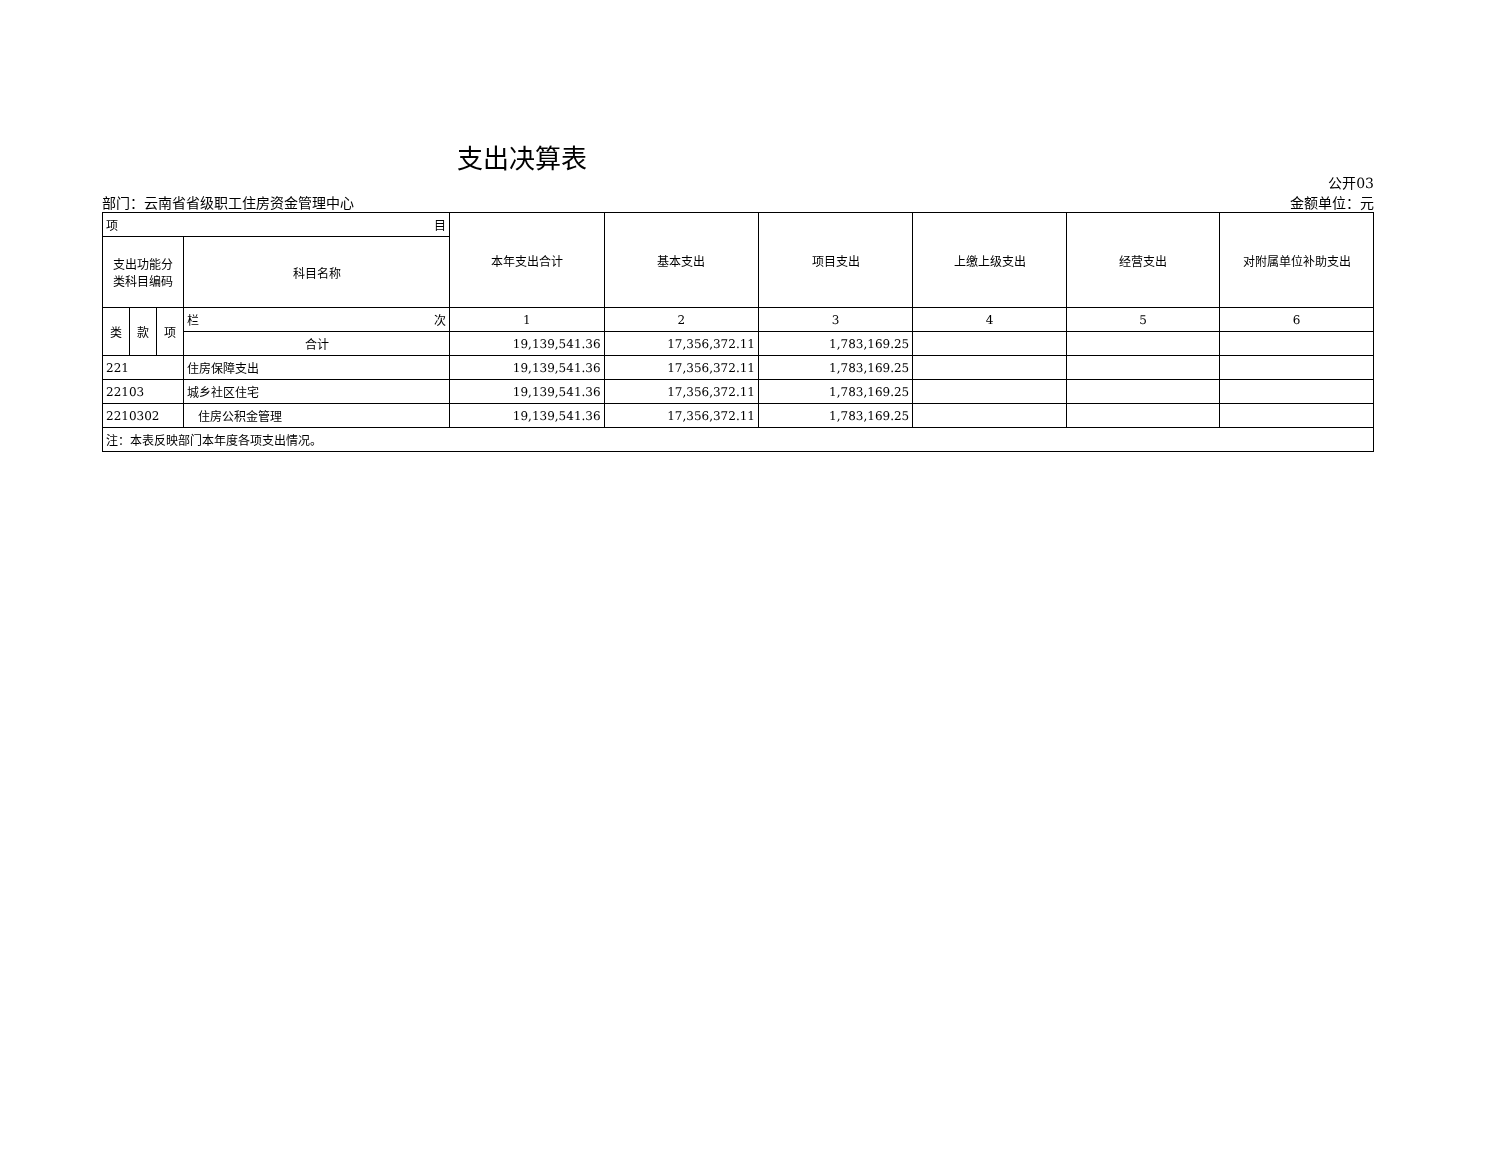支出决算表
部门：云南省省级职工住房资金管理中心
公开03
金额单位：元
| 项 目 | | | | 本年支出合计 | 基本支出 | 项目支出 | 上缴上级支出 | 经营支出 | 对附属单位补助支出 |
| --- | --- | --- | --- | --- | --- | --- | --- | --- | --- |
| 支出功能分 类科目编码 | | | 科目名称 | | | | | | |
| 类 | 款 | 项 | 栏 次 | 1 | 2 | 3 | 4 | 5 | 6 |
| | | | 合计 | 19,139,541.36 | 17,356,372.11 | 1,783,169.25 | | | |
| 221 | | | 住房保障支出 | 19,139,541.36 | 17,356,372.11 | 1,783,169.25 | | | |
| 22103 | | | 城乡社区住宅 | 19,139,541.36 | 17,356,372.11 | 1,783,169.25 | | | |
| 2210302 | | | 住房公积金管理 | 19,139,541.36 | 17,356,372.11 | 1,783,169.25 | | | |
| 注：本表反映部门本年度各项支出情况。 | | | | | | | | | |